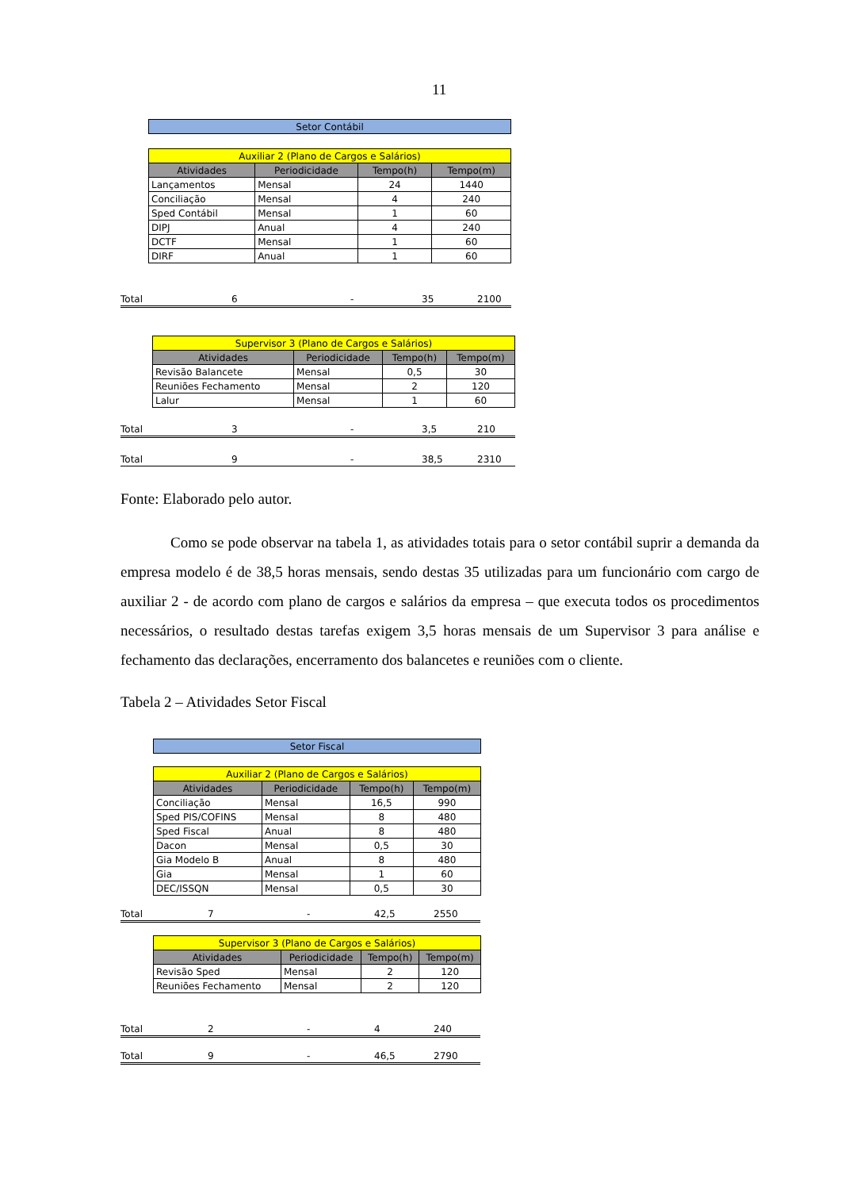11
| Setor Contábil |
| Auxiliar 2 (Plano de Cargos e Salários) | | | |
| Atividades | Periodicidade | Tempo(h) | Tempo(m) |
| Lançamentos | Mensal | 24 | 1440 |
| Conciliação | Mensal | 4 | 240 |
| Sped Contábil | Mensal | 1 | 60 |
| DIPJ | Anual | 4 | 240 |
| DCTF | Mensal | 1 | 60 |
| DIRF | Anual | 1 | 60 |
Total 6 - 35 2100
| Supervisor 3 (Plano de Cargos e Salários) | | | |
| Atividades | Periodicidade | Tempo(h) | Tempo(m) |
| Revisão Balancete | Mensal | 0,5 | 30 |
| Reuniões Fechamento | Mensal | 2 | 120 |
| Lalur | Mensal | 1 | 60 |
Total 3 - 3,5 210
Total 9 - 38,5 2310
Fonte: Elaborado pelo autor.
Como se pode observar na tabela 1, as atividades totais para o setor contábil suprir a demanda da empresa modelo é de 38,5 horas mensais, sendo destas 35 utilizadas para um funcionário com cargo de auxiliar 2 - de acordo com plano de cargos e salários da empresa – que executa todos os procedimentos necessários, o resultado destas tarefas exigem 3,5 horas mensais de um Supervisor 3 para análise e fechamento das declarações, encerramento dos balancetes e reuniões com o cliente.
Tabela 2 – Atividades Setor Fiscal
| Setor Fiscal |
| Auxiliar 2 (Plano de Cargos e Salários) | | | |
| Atividades | Periodicidade | Tempo(h) | Tempo(m) |
| Conciliação | Mensal | 16,5 | 990 |
| Sped PIS/COFINS | Mensal | 8 | 480 |
| Sped Fiscal | Anual | 8 | 480 |
| Dacon | Mensal | 0,5 | 30 |
| Gia Modelo B | Anual | 8 | 480 |
| Gia | Mensal | 1 | 60 |
| DEC/ISSQN | Mensal | 0,5 | 30 |
Total 7 - 42,5 2550
| Supervisor 3 (Plano de Cargos e Salários) | | | |
| Atividades | Periodicidade | Tempo(h) | Tempo(m) |
| Revisão Sped | Mensal | 2 | 120 |
| Reuniões Fechamento | Mensal | 2 | 120 |
Total 2 - 4 240
Total 9 - 46,5 2790